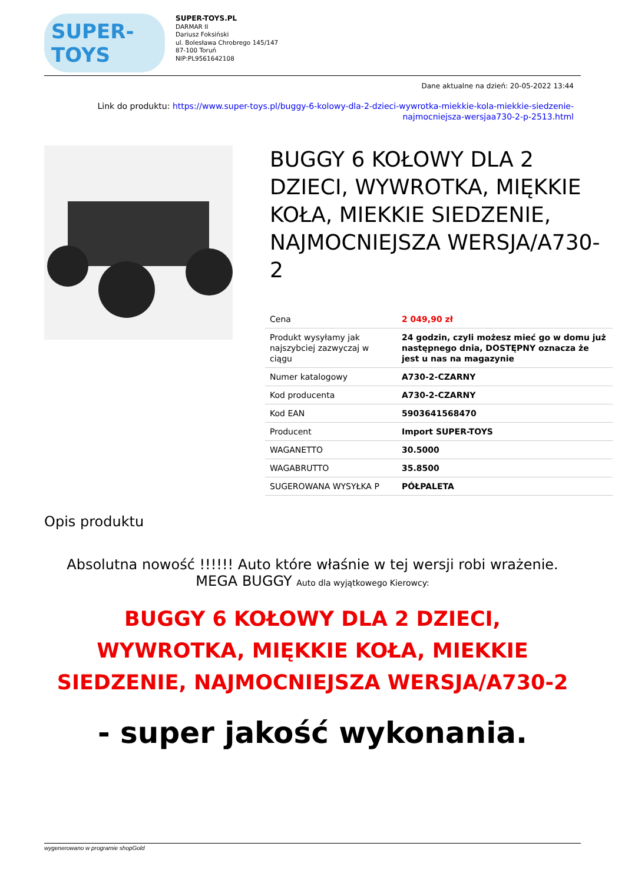SUPER-TOYS
SUPER-TOYS.PL
DARMAR II
Dariusz Foksiński
ul. Bolesława Chrobrego 145/147
87-100 Toruń
NIP:PL9561642108
Dane aktualne na dzień: 20-05-2022 13:44
Link do produktu: https://www.super-toys.pl/buggy-6-kolowy-dla-2-dzieci-wywrotka-miekkie-kola-miekkie-siedzenie-
najmocniejsza-wersjaa730-2-p-2513.html
BUGGY 6 KOŁOWY DLA 2 DZIECI, WYWROTKA, MIĘKKIE KOŁA, MIEKKIE SIEDZENIE, NAJMOCNIEJSZA WERSJA/A730-2
| Cena | 2 049,90 zł |
| Produkt wysyłamy jak najszybciej zazwyczaj w ciągu | 24 godzin, czyli możesz mieć go w domu już następnego dnia, DOSTĘPNY oznacza że jest u nas na magazynie |
| Numer katalogowy | A730-2-CZARNY |
| Kod producenta | A730-2-CZARNY |
| Kod EAN | 5903641568470 |
| Producent | Import SUPER-TOYS |
| WAGANETTO | 30.5000 |
| WAGABRUTTO | 35.8500 |
| SUGEROWANA WYSYŁKA P | PÓŁPALETA |
Opis produktu
Absolutna nowość !!!!!! Auto które właśnie w tej wersji robi wrażenie.
MEGA BUGGY Auto dla wyjątkowego Kierowcy:
BUGGY 6 KOŁOWY DLA 2 DZIECI,
WYWROTKA, MIĘKKIE KOŁA, MIEKKIE
SIEDZENIE, NAJMOCNIEJSZA WERSJA/A730-2
- super jakość wykonania.
wygenerowano w programie shopGold